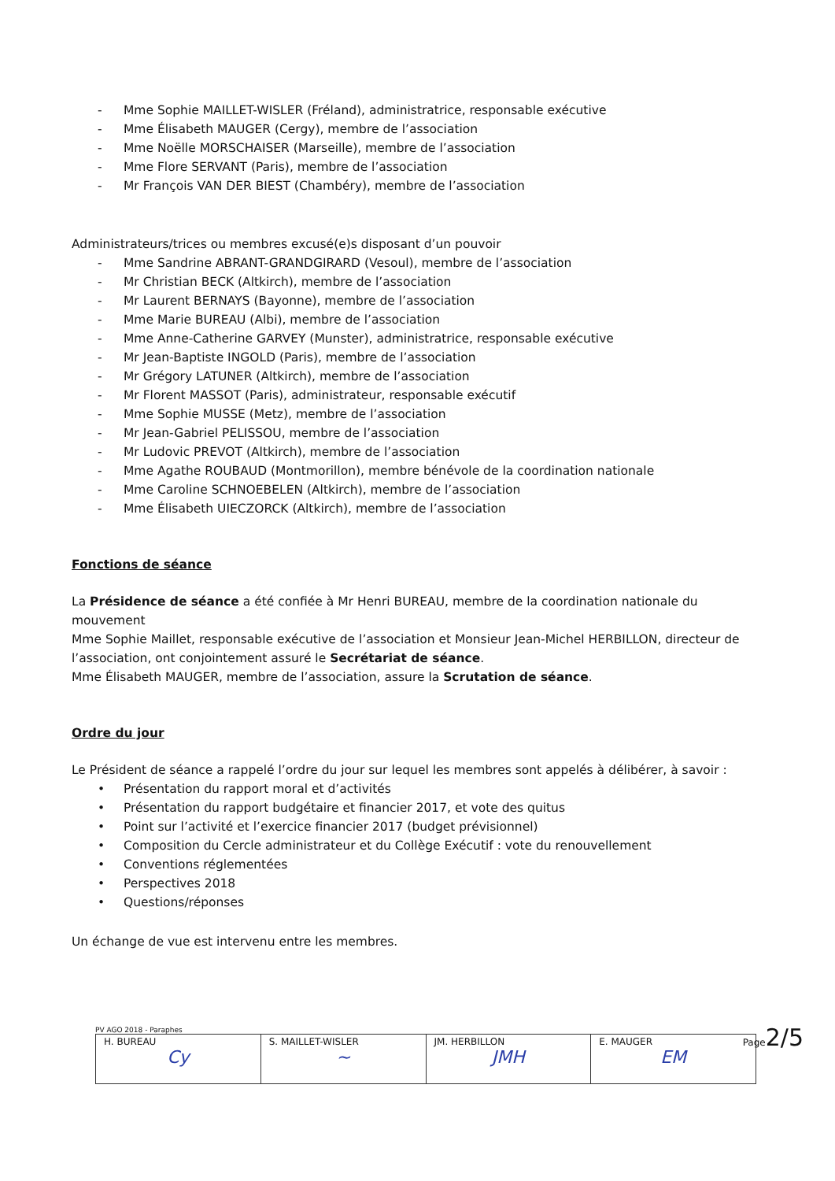- Mme Sophie MAILLET-WISLER (Fréland), administratrice, responsable exécutive
- Mme Élisabeth MAUGER (Cergy), membre de l’association
- Mme Noëlle MORSCHAISER (Marseille), membre de l’association
- Mme Flore SERVANT (Paris), membre de l’association
- Mr François VAN DER BIEST (Chambéry), membre de l’association
Administrateurs/trices ou membres excusé(e)s disposant d’un pouvoir
- Mme Sandrine ABRANT-GRANDGIRARD (Vesoul), membre de l’association
- Mr Christian BECK (Altkirch), membre de l’association
- Mr Laurent BERNAYS (Bayonne), membre de l’association
- Mme Marie BUREAU (Albi), membre de l’association
- Mme Anne-Catherine GARVEY (Munster), administratrice, responsable exécutive
- Mr Jean-Baptiste INGOLD (Paris), membre de l’association
- Mr Grégory LATUNER (Altkirch), membre de l’association
- Mr Florent MASSOT (Paris), administrateur, responsable exécutif
- Mme Sophie MUSSE (Metz), membre de l’association
- Mr Jean-Gabriel PELISSOU, membre de l’association
- Mr Ludovic PREVOT (Altkirch), membre de l’association
- Mme Agathe ROUBAUD (Montmorillon), membre bénévole de la coordination nationale
- Mme Caroline SCHNOEBELEN (Altkirch), membre de l’association
- Mme Élisabeth UIECZORCK (Altkirch), membre de l’association
Fonctions de séance
La Présidence de séance a été confiée à Mr Henri BUREAU, membre de la coordination nationale du mouvement
Mme Sophie Maillet, responsable exécutive de l’association et Monsieur Jean-Michel HERBILLON, directeur de l’association, ont conjointement assuré le Secrétariat de séance.
Mme Élisabeth MAUGER, membre de l’association, assure la Scrutation de séance.
Ordre du jour
Le Président de séance a rappelé l’ordre du jour sur lequel les membres sont appelés à délibérer, à savoir :
• Présentation du rapport moral et d’activités
• Présentation du rapport budgétaire et financier 2017, et vote des quitus
• Point sur l’activité et l’exercice financier 2017 (budget prévisionnel)
• Composition du Cercle administrateur et du Collège Exécutif : vote du renouvellement
• Conventions réglementées
• Perspectives 2018
• Questions/réponses
Un échange de vue est intervenu entre les membres.
PV AGO 2018 - Paraphes
| H. BUREAU Cy | S. MAILLET-WISLER ~ | JM. HERBILLON JMH | E. MAUGER EM |
Page2/5